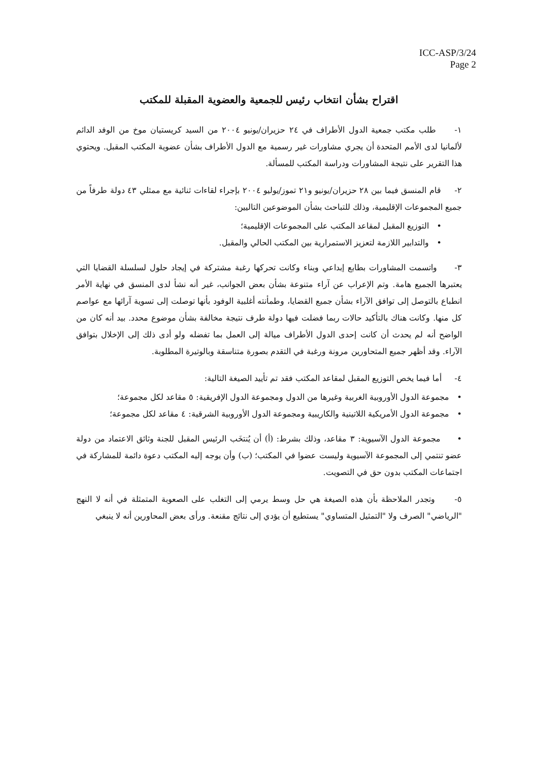ICC-ASP/3/24
Page 2
اقتراح بشأن انتخاب رئيس للجمعية والعضوية المقبلة للمكتب
١- طلب مكتب جمعية الدول الأطراف في ٢٤ حزيران/يونيو ٢٠٠٤ من السيد كريستيان موخ من الوفد الدائم لألمانيا لدى الأمم المتحدة أن يجري مشاورات غير رسمية مع الدول الأطراف بشأن عضوية المكتب المقبل. ويحتوي هذا التقرير على نتيجة المشاورات ودراسة المكتب للمسألة.
٢- قام المنسق فيما بين ٢٨ حزيران/يونيو و٢١ تموز/يوليو ٢٠٠٤ بإجراء لقاءات ثنائية مع ممثلي ٤٣ دولة طرفاً من جميع المجموعات الإقليمية، وذلك للتباحث بشأن الموضوعين التاليين:
• التوزيع المقبل لمقاعد المكتب على المجموعات الإقليمية؛
• والتدابير اللازمة لتعزيز الاستمرارية بين المكتب الحالي والمقبل.
٣- واتسمت المشاورات بطابع إبداعي وبناء وكانت تحركها رغبة مشتركة في إيجاد حلول لسلسلة القضايا التي يعتبرها الجميع هامة. وتم الإعراب عن آراء متنوعة بشأن بعض الجوانب، غير أنه نشأ لدى المنسق في نهاية الأمر انطباع بالتوصل إلى توافق الآراء بشأن جميع القضايا، وطمأنته أغلبية الوفود بأنها توصلت إلى تسوية آرائها مع عواصم كل منها. وكانت هناك بالتأكيد حالات ربما فضلت فيها دولة طرف نتيجة مخالفة بشأن موضوع محدد. بيد أنه كان من الواضح أنه لم يحدث أن كانت إحدى الدول الأطراف ميالة إلى العمل بما تفضله ولو أدى ذلك إلى الإخلال بتوافق الآراء. وقد أظهر جميع المتحاورين مرونة ورغبة في التقدم بصورة متناسقة وبالوتيرة المطلوبة.
٤- أما فيما يخص التوزيع المقبل لمقاعد المكتب فقد تم تأييد الصيغة التالية:
• مجموعة الدول الأوروبية الغربية وغيرها من الدول ومجموعة الدول الإفريقية: ٥ مقاعد لكل مجموعة؛
• مجموعة الدول الأمريكية اللاتينية والكاريبية ومجموعة الدول الأوروبية الشرقية: ٤ مقاعد لكل مجموعة؛
• مجموعة الدول الآسيوية: ٣ مقاعد، وذلك بشرط: (أ) أن يُنتخَب الرئيس المقبل للجنة وثائق الاعتماد من دولة عضو تنتمي إلى المجموعة الآسيوية وليست عضوا في المكتب؛ (ب) وأن يوجه إليه المكتب دعوة دائمة للمشاركة في اجتماعات المكتب بدون حق في التصويت.
٥- وتجدر الملاحظة بأن هذه الصيغة هي حل وسط يرمي إلى التغلب على الصعوبة المتمثلة في أنه لا النهج "الرياضي" الصرف ولا "التمثيل المتساوي" يستطيع أن يؤدي إلى نتائج مقنعة. ورأى بعض المحاورين أنه لا ينبغي